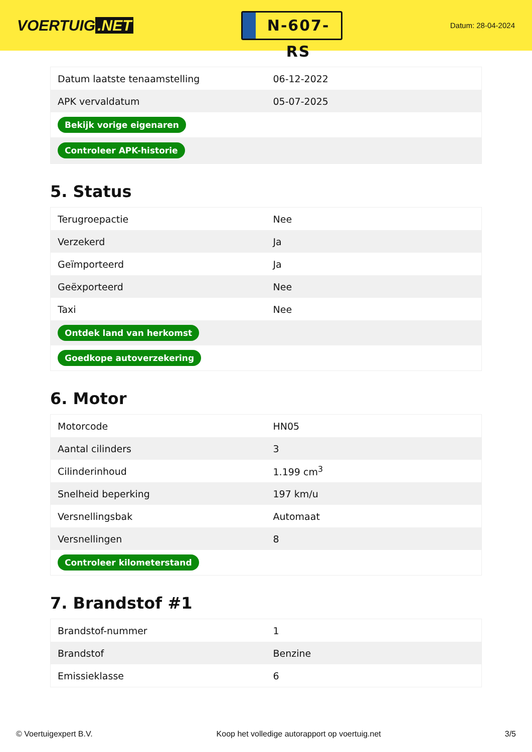VOERTUIG.NET
N-607-RS
Datum: 28-04-2024
| Datum laatste tenaamstelling | 06-12-2022 |
| APK vervaldatum | 05-07-2025 |
| Bekijk vorige eigenaren | |
| Controleer APK-historie | |
5. Status
| Terugroepactie | Nee |
| Verzekerd | Ja |
| Geïmporteerd | Ja |
| Geëxporteerd | Nee |
| Taxi | Nee |
| Ontdek land van herkomst | |
| Goedkope autoverzekering | |
6. Motor
| Motorcode | HN05 |
| Aantal cilinders | 3 |
| Cilinderinhoud | 1.199 cm<sup>3</sup> |
| Snelheid beperking | 197 km/u |
| Versnellingsbak | Automaat |
| Versnellingen | 8 |
| Controleer kilometerstand | |
7. Brandstof #1
| Brandstof-nummer | 1 |
| Brandstof | Benzine |
| Emissieklasse | 6 |
© Voertuigexpert B.V. Koop het volledige autorapport op voertuig.net 3/5